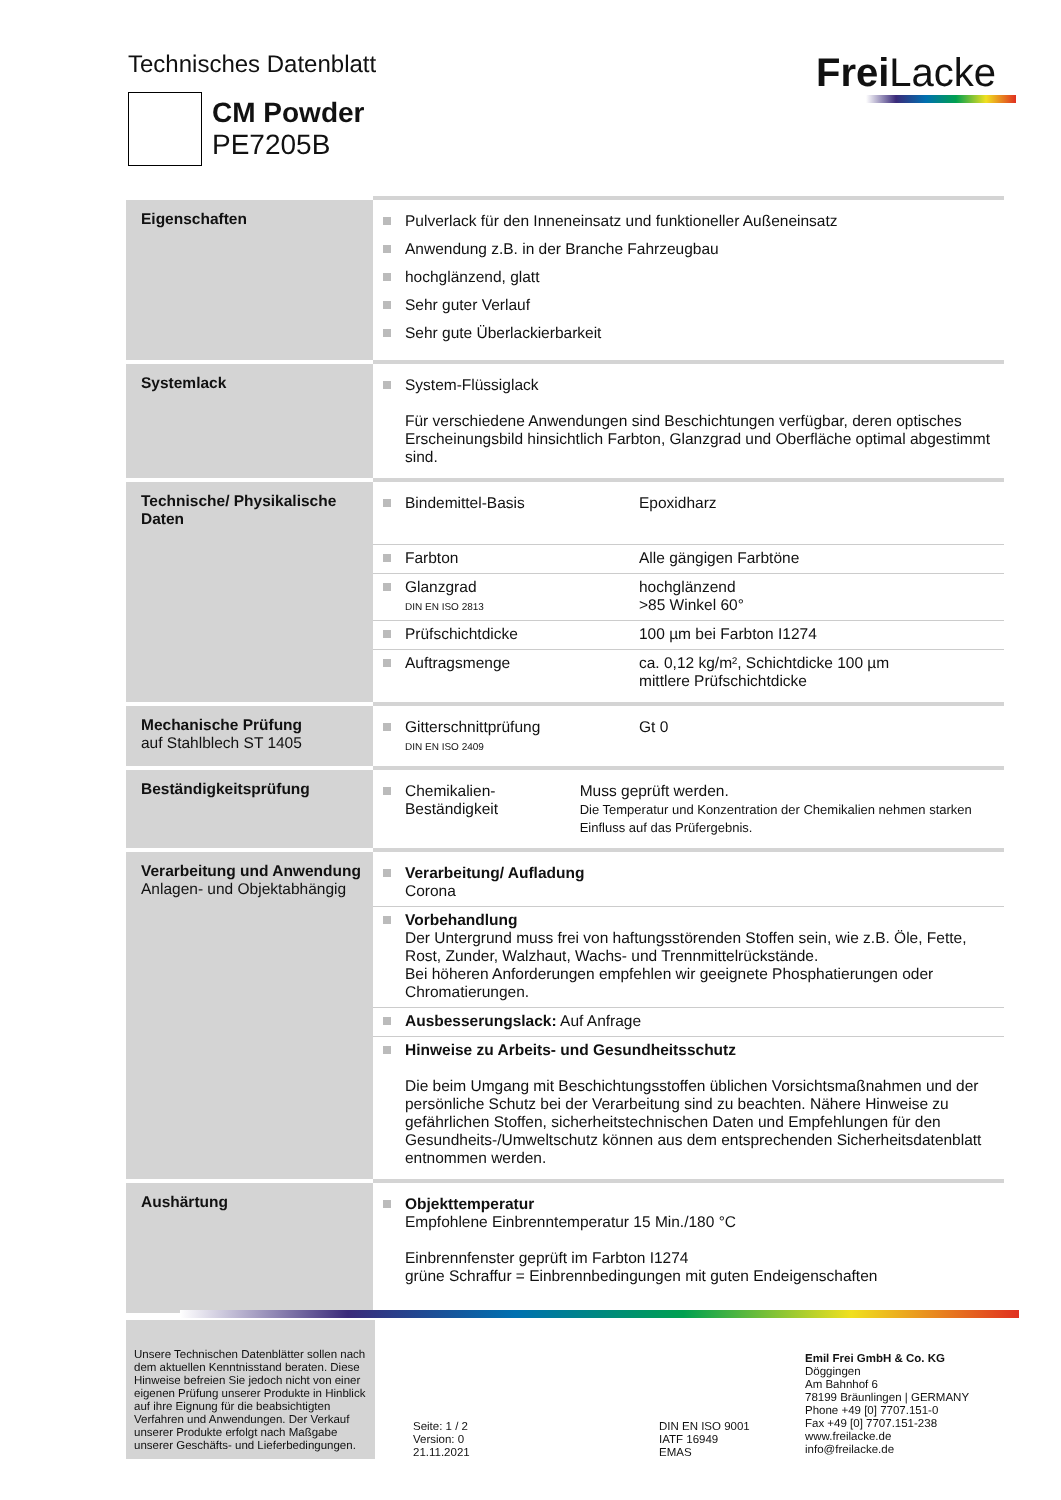Technisches Datenblatt Frei Lacke
CM Powder
PE7205B
| Eigenschaften | Pulverlack für den Inneneinsatz und funktioneller Außeneinsatz Anwendung z.B. in der Branche Fahrzeugbau hochglänzend, glatt Sehr guter Verlauf Sehr gute Überlackierbarkeit |
| Systemlack | System-Flüssiglack Für verschiedene Anwendungen sind Beschichtungen verfügbar, deren optisches Erscheinungsbild hinsichtlich Farbton, Glanzgrad und Oberfläche optimal abgestimmt sind. |
| Technische/ Physikalische Daten | Bindemittel-Basis Epoxidharz Farbton Alle gängigen Farbtöne Glanzgrad DIN EN ISO 2813 hochglänzend >85 Winkel 60° Prüfschichtdicke 100 µm bei Farbton I1274 Auftragsmenge ca. 0,12 kg/m², Schichtdicke 100 µm mittlere Prüfschichtdicke |
| Mechanische Prüfung auf Stahlblech ST 1405 | Gitterschnittprüfung DIN EN ISO 2409 Gt 0 |
| Beständigkeitsprüfung | Chemikalien-Beständigkeit Muss geprüft werden. Die Temperatur und Konzentration der Chemikalien nehmen starken Einfluss auf das Prüfergebnis. |
| Verarbeitung und Anwendung Anlagen- und Objektabhängig | Verarbeitung/ Aufladung Corona Vorbehandlung Der Untergrund muss frei von haftungsstörenden Stoffen sein, wie z.B. Öle, Fette, Rost, Zunder, Walzhaut, Wachs- und Trennmittelrückstände. Bei höheren Anforderungen empfehlen wir geeignete Phosphatierungen oder Chromatierungen. Ausbesserungslack: Auf Anfrage Hinweise zu Arbeits- und Gesundheitsschutz Die beim Umgang mit Beschichtungsstoffen üblichen Vorsichtsmaßnahmen und der persönliche Schutz bei der Verarbeitung sind zu beachten. Nähere Hinweise zu gefährlichen Stoffen, sicherheitstechnischen Daten und Empfehlungen für den Gesundheits-/Umweltschutz können aus dem entsprechenden Sicherheitsdatenblatt entnommen werden. |
| Aushärtung | Objekttemperatur Empfohlene Einbrenntemperatur 15 Min./180 °C Einbrennfenster geprüft im Farbton I1274 grüne Schraffur = Einbrennbedingungen mit guten Endeigenschaften |
Unsere Technischen Datenblätter sollen nach dem aktuellen Kenntnisstand beraten. Diese Hinweise befreien Sie jedoch nicht von einer eigenen Prüfung unserer Produkte in Hinblick auf ihre Eignung für die beabsichtigten Verfahren und Anwendungen. Der Verkauf unserer Produkte erfolgt nach Maßgabe unserer Geschäfts- und Lieferbedingungen.
Seite: 1 / 2
Version: 0
21.11.2021
DIN EN ISO 9001
IATF 16949
EMAS
Emil Frei GmbH & Co. KG
Döggingen
Am Bahnhof 6
78199 Bräunlingen | GERMANY
Phone +49 [0] 7707.151-0
Fax +49 [0] 7707.151-238
www.freilacke.de
info@freilacke.de